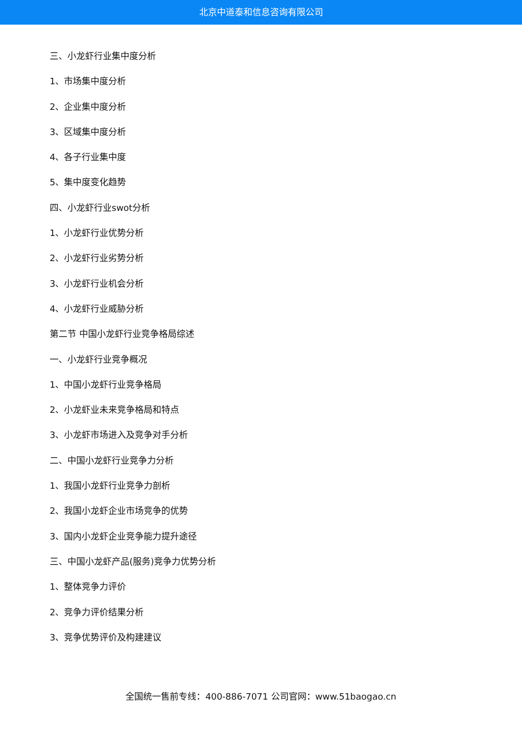北京中道泰和信息咨询有限公司
三、小龙虾行业集中度分析
1、市场集中度分析
2、企业集中度分析
3、区域集中度分析
4、各子行业集中度
5、集中度变化趋势
四、小龙虾行业swot分析
1、小龙虾行业优势分析
2、小龙虾行业劣势分析
3、小龙虾行业机会分析
4、小龙虾行业威胁分析
第二节 中国小龙虾行业竞争格局综述
一、小龙虾行业竞争概况
1、中国小龙虾行业竞争格局
2、小龙虾业未来竞争格局和特点
3、小龙虾市场进入及竞争对手分析
二、中国小龙虾行业竞争力分析
1、我国小龙虾行业竞争力剖析
2、我国小龙虾企业市场竞争的优势
3、国内小龙虾企业竞争能力提升途径
三、中国小龙虾产品(服务)竞争力优势分析
1、整体竞争力评价
2、竞争力评价结果分析
3、竞争优势评价及构建建议
全国统一售前专线：400-886-7071 公司官网：www.51baogao.cn